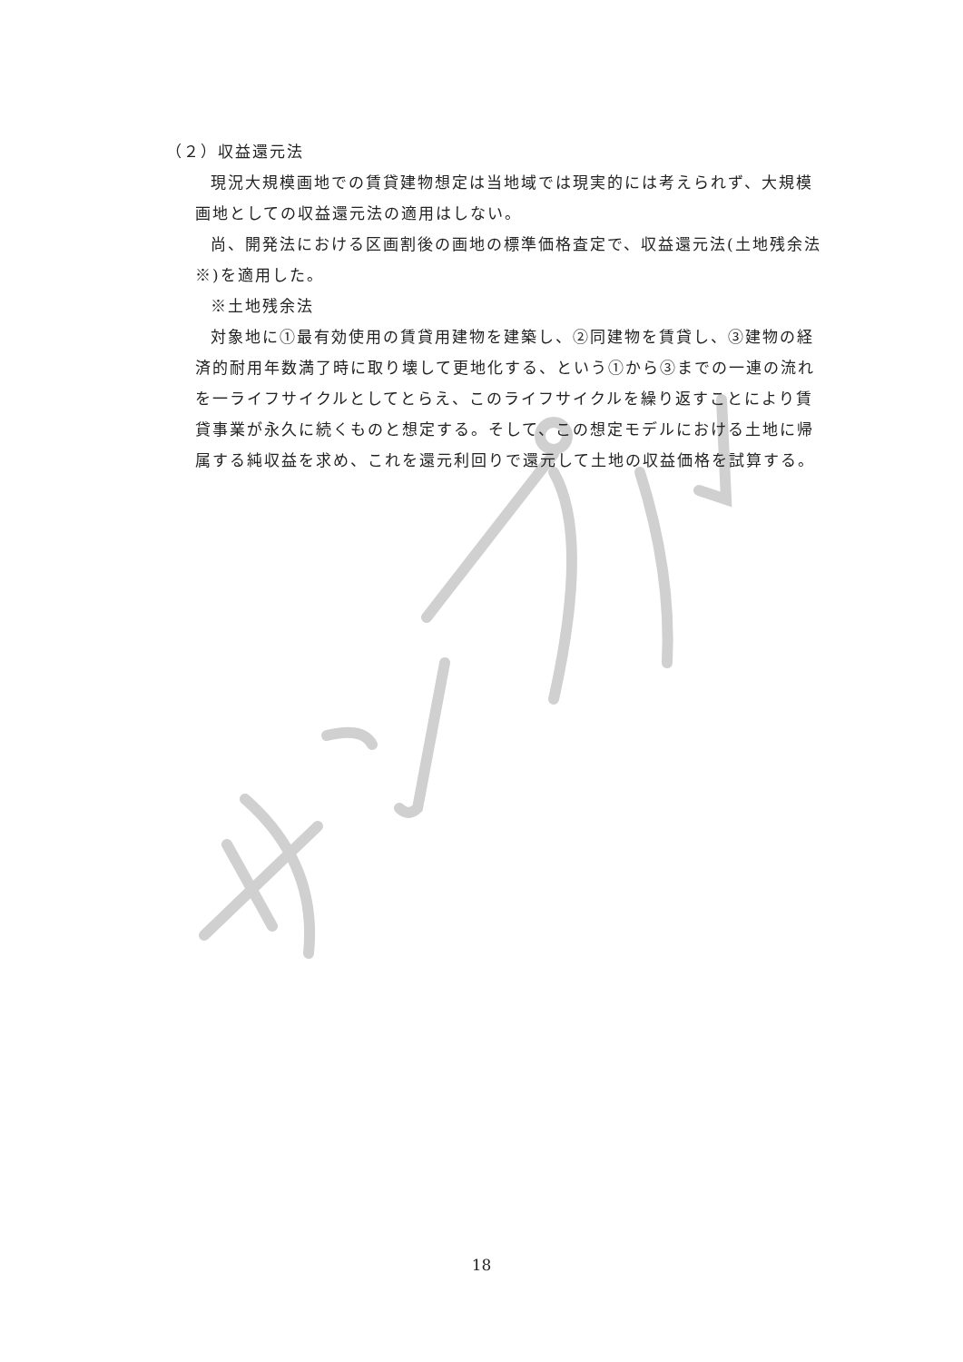（２）収益還元法
現況大規模画地での賃貸建物想定は当地域では現実的には考えられず、大規模画地としての収益還元法の適用はしない。
尚、開発法における区画割後の画地の標準価格査定で、収益還元法(土地残余法※)を適用した。
※土地残余法
対象地に①最有効使用の賃貸用建物を建築し、②同建物を賃貸し、③建物の経済的耐用年数満了時に取り壊して更地化する、という①から③までの一連の流れを一ライフサイクルとしてとらえ、このライフサイクルを繰り返すことにより賃貸事業が永久に続くものと想定する。そして、この想定モデルにおける土地に帰属する純収益を求め、これを還元利回りで還元して土地の収益価格を試算する。
18